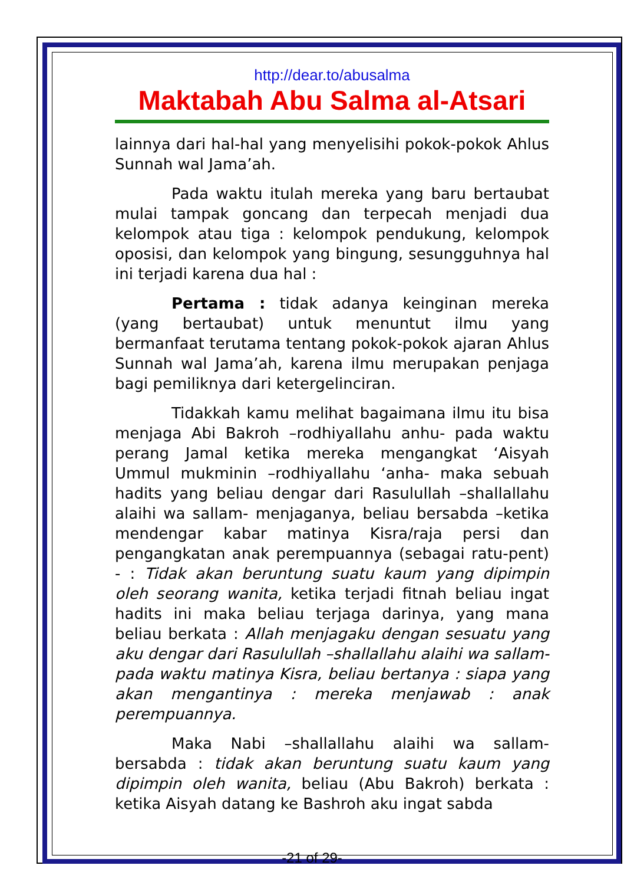http://dear.to/abusalma
Maktabah Abu Salma al-Atsari
lainnya dari hal-hal yang menyelisihi pokok-pokok Ahlus Sunnah wal Jama’ah.
Pada waktu itulah mereka yang baru bertaubat mulai tampak goncang dan terpecah menjadi dua kelompok atau tiga : kelompok pendukung, kelompok oposisi, dan kelompok yang bingung, sesungguhnya hal ini terjadi karena dua hal :
Pertama : tidak adanya keinginan mereka (yang bertaubat) untuk menuntut ilmu yang bermanfaat terutama tentang pokok-pokok ajaran Ahlus Sunnah wal Jama’ah, karena ilmu merupakan penjaga bagi pemiliknya dari ketergelinciran.
Tidakkah kamu melihat bagaimana ilmu itu bisa menjaga Abi Bakroh –rodhiyallahu anhu- pada waktu perang Jamal ketika mereka mengangkat ‘Aisyah Ummul mukminin –rodhiyallahu ‘anha- maka sebuah hadits yang beliau dengar dari Rasulullah –shallallahu alaihi wa sallam- menjaganya, beliau bersabda –ketika mendengar kabar matinya Kisra/raja persi dan pengangkatan anak perempuannya (sebagai ratu-pent) - : Tidak akan beruntung suatu kaum yang dipimpin oleh seorang wanita, ketika terjadi fitnah beliau ingat hadits ini maka beliau terjaga darinya, yang mana beliau berkata : Allah menjagaku dengan sesuatu yang aku dengar dari Rasulullah –shallallahu alaihi wa sallam- pada waktu matinya Kisra, beliau bertanya : siapa yang akan mengantinya : mereka menjawab : anak perempuannya.
Maka Nabi –shallallahu alaihi wa sallam- bersabda : tidak akan beruntung suatu kaum yang dipimpin oleh wanita, beliau (Abu Bakroh) berkata : ketika Aisyah datang ke Bashroh aku ingat sabda
-21 of 29-